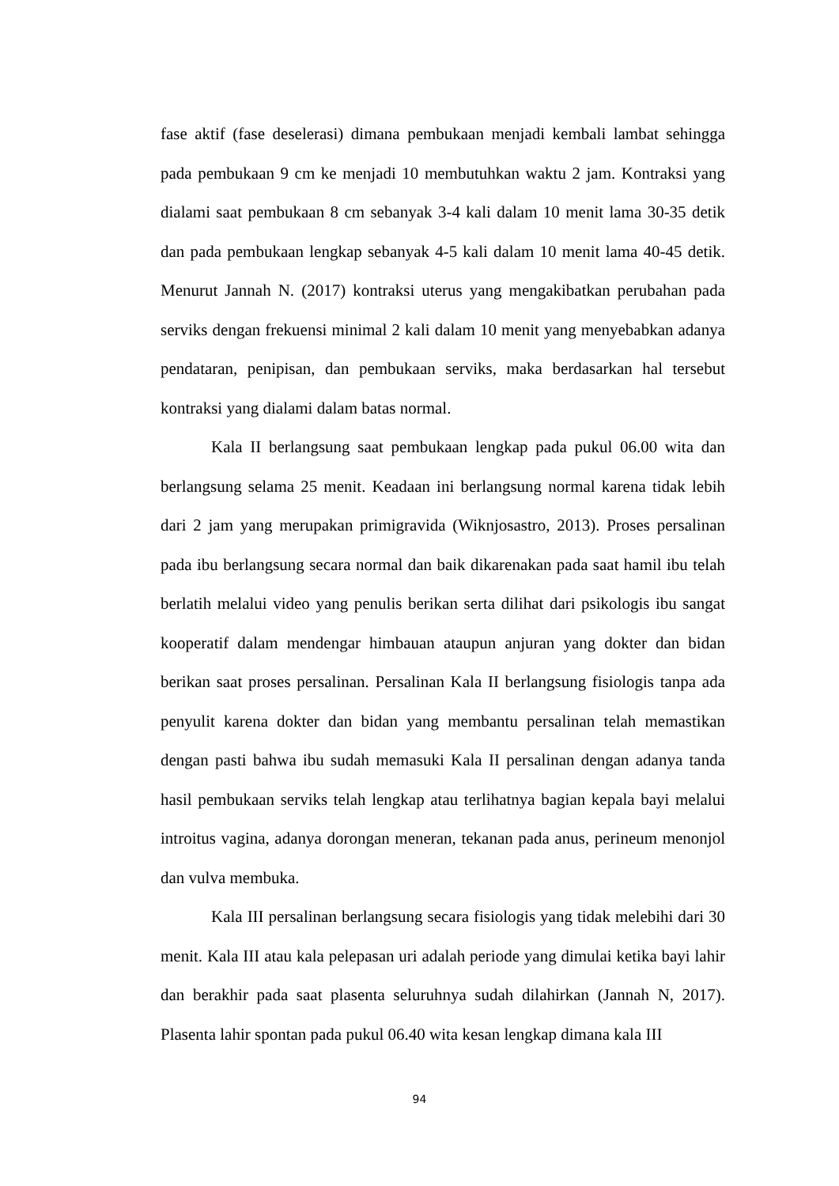fase aktif (fase deselerasi) dimana pembukaan menjadi kembali lambat sehingga pada pembukaan 9 cm ke menjadi 10 membutuhkan waktu 2 jam. Kontraksi yang dialami saat pembukaan 8 cm sebanyak 3-4 kali dalam 10 menit lama 30-35 detik dan pada pembukaan lengkap sebanyak 4-5 kali dalam 10 menit lama 40-45 detik. Menurut Jannah N. (2017) kontraksi uterus yang mengakibatkan perubahan pada serviks dengan frekuensi minimal 2 kali dalam 10 menit yang menyebabkan adanya pendataran, penipisan, dan pembukaan serviks, maka berdasarkan hal tersebut kontraksi yang dialami dalam batas normal.
Kala II berlangsung saat pembukaan lengkap pada pukul 06.00 wita dan berlangsung selama 25 menit. Keadaan ini berlangsung normal karena tidak lebih dari 2 jam yang merupakan primigravida (Wiknjosastro, 2013). Proses persalinan pada ibu berlangsung secara normal dan baik dikarenakan pada saat hamil ibu telah berlatih melalui video yang penulis berikan serta dilihat dari psikologis ibu sangat kooperatif dalam mendengar himbauan ataupun anjuran yang dokter dan bidan berikan saat proses persalinan. Persalinan Kala II berlangsung fisiologis tanpa ada penyulit karena dokter dan bidan yang membantu persalinan telah memastikan dengan pasti bahwa ibu sudah memasuki Kala II persalinan dengan adanya tanda hasil pembukaan serviks telah lengkap atau terlihatnya bagian kepala bayi melalui introitus vagina, adanya dorongan meneran, tekanan pada anus, perineum menonjol dan vulva membuka.
Kala III persalinan berlangsung secara fisiologis yang tidak melebihi dari 30 menit. Kala III atau kala pelepasan uri adalah periode yang dimulai ketika bayi lahir dan berakhir pada saat plasenta seluruhnya sudah dilahirkan (Jannah N, 2017). Plasenta lahir spontan pada pukul 06.40 wita kesan lengkap dimana kala III
94